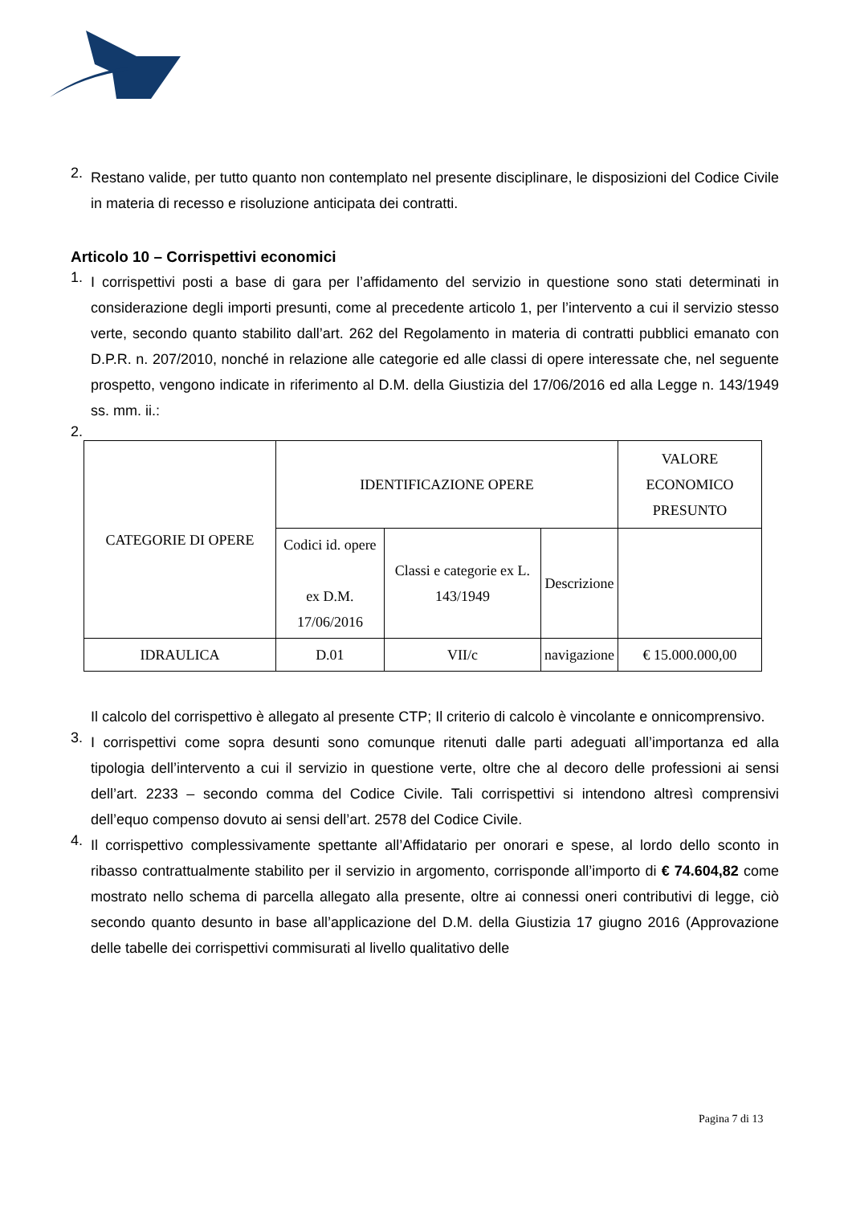2. Restano valide, per tutto quanto non contemplato nel presente disciplinare, le disposizioni del Codice Civile in materia di recesso e risoluzione anticipata dei contratti.
Articolo 10 – Corrispettivi economici
1. I corrispettivi posti a base di gara per l’affidamento del servizio in questione sono stati determinati in considerazione degli importi presunti, come al precedente articolo 1, per l’intervento a cui il servizio stesso verte, secondo quanto stabilito dall’art. 262 del Regolamento in materia di contratti pubblici emanato con D.P.R. n. 207/2010, nonché in relazione alle categorie ed alle classi di opere interessate che, nel seguente prospetto, vengono indicate in riferimento al D.M. della Giustizia del 17/06/2016 ed alla Legge n. 143/1949 ss. mm. ii.:
2.
| CATEGORIE DI OPERE | IDENTIFICAZIONE OPERE | | | VALORE ECONOMICO PRESUNTO |
| --- | --- | --- | --- | --- |
| | Codici id. opere ex D.M. 17/06/2016 | Classi e categorie ex L. 143/1949 | Descrizione | |
| IDRAULICA | D.01 | VII/c | navigazione | € 15.000.000,00 |
Il calcolo del corrispettivo è allegato al presente CTP; Il criterio di calcolo è vincolante e onnicomprensivo.
3. I corrispettivi come sopra desunti sono comunque ritenuti dalle parti adeguati all’importanza ed alla tipologia dell’intervento a cui il servizio in questione verte, oltre che al decoro delle professioni ai sensi dell’art. 2233 – secondo comma del Codice Civile. Tali corrispettivi si intendono altresì comprensivi dell’equo compenso dovuto ai sensi dell’art. 2578 del Codice Civile.
4. Il corrispettivo complessivamente spettante all’Affidatario per onorari e spese, al lordo dello sconto in ribasso contrattualmente stabilito per il servizio in argomento, corrisponde all’importo di € 74.604,82 come mostrato nello schema di parcella allegato alla presente, oltre ai connessi oneri contributivi di legge, ciò secondo quanto desunto in base all’applicazione del D.M. della Giustizia 17 giugno 2016 (Approvazione delle tabelle dei corrispettivi commisurati al livello qualitativo delle
Pagina 7 di 13